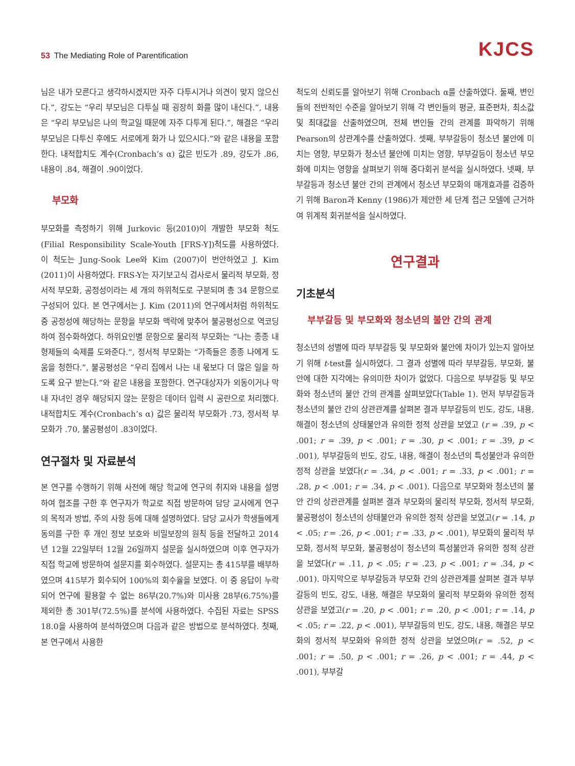53 The Mediating Role of Parentification
KJCS
님은 내가 모른다고 생각하시겠지만 자주 다투시거나 의견이 맞지 않으신다.”, 강도는 “우리 부모님은 다투실 때 굉장히 화를 많이 내신다.”, 내용은 “우리 부모님은 나의 학교일 때문에 자주 다투게 된다.”, 해결은 “우리 부모님은 다투신 후에도 서로에게 화가 나 있으시다.”와 같은 내용을 포함한다. 내적합치도 계수(Cronbach’s α) 값은 빈도가 .89, 강도가 .86, 내용이 .84, 해결이 .90이었다.
부모화
부모화를 측정하기 위해 Jurkovic 등(2010)이 개발한 부모화 척도(Filial Responsibility Scale-Youth [FRS-Y])척도를 사용하였다. 이 척도는 Jung-Sook Lee와 Kim (2007)이 번안하였고 J. Kim (2011)이 사용하였다. FRS-Y는 자기보고식 검사로서 물리적 부모화, 정서적 부모화, 공정성이라는 세 개의 하위척도로 구분되며 총 34 문항으로 구성되어 있다. 본 연구에서는 J. Kim (2011)의 연구에서처럼 하위척도 중 공정성에 해당하는 문항을 부모화 맥락에 맞추어 불공평성으로 역코딩하여 점수화하였다. 하위요인별 문항으로 물리적 부모화는 “나는 종종 내 형제들의 숙제를 도와준다.”, 정서적 부모화는 “가족들은 종종 나에게 도움을 청한다.”, 불공평성은 “우리 집에서 나는 내 몫보다 더 많은 일을 하도록 요구 받는다.”와 같은 내용을 포함한다. 연구대상자가 외동이거나 막내 자녀인 경우 해당되지 않는 문항은 데이터 입력 시 공란으로 처리했다. 내적합치도 계수(Cronbach’s α) 값은 물리적 부모화가 .73, 정서적 부모화가 .70, 불공평성이 .83이었다.
연구절차 및 자료분석
본 연구를 수행하기 위해 사전에 해당 학교에 연구의 취지와 내용을 설명하여 협조를 구한 후 연구자가 학교로 직접 방문하여 담당 교사에게 연구의 목적과 방법, 주의 사항 등에 대해 설명하였다. 담당 교사가 학생들에게 동의를 구한 후 개인 정보 보호와 비밀보장의 원칙 등을 전달하고 2014년 12월 22일부터 12월 26일까지 설문을 실시하였으며 이후 연구자가 직접 학교에 방문하여 설문지를 회수하였다. 설문지는 총 415부를 배부하였으며 415부가 회수되어 100%의 회수율을 보였다. 이 중 응답이 누락되어 연구에 활용할 수 없는 86부(20.7%)와 미사용 28부(6.75%)를 제외한 총 301부(72.5%)를 분석에 사용하였다. 수집된 자료는 SPSS 18.0을 사용하여 분석하였으며 다음과 같은 방법으로 분석하였다. 첫째, 본 연구에서 사용한
척도의 신뢰도를 알아보기 위해 Cronbach α를 산출하였다. 둘째, 변인들의 전반적인 수준을 알아보기 위해 각 변인들의 평균, 표준편차, 최소값 및 최대값을 산출하였으며, 전체 변인들 간의 관계를 파악하기 위해 Pearson의 상관계수를 산출하였다. 셋째, 부부갈등이 청소년 불안에 미치는 영향, 부모화가 청소년 불안에 미치는 영향, 부부갈등이 청소년 부모화에 미치는 영향을 살펴보기 위해 중다회귀 분석을 실시하였다. 넷째, 부부갈등과 청소년 불안 간의 관계에서 청소년 부모화의 매개효과를 검증하기 위해 Baron과 Kenny (1986)가 제안한 세 단계 접근 모델에 근거하여 위계적 회귀분석을 실시하였다.
연구결과
기초분석
부부갈등 및 부모화와 청소년의 불안 간의 관계
청소년의 성별에 따라 부부갈등 및 부모화와 불안에 차이가 있는지 알아보기 위해 t-test를 실시하였다. 그 결과 성별에 따라 부부갈등, 부모화, 불안에 대한 지각에는 유의미한 차이가 없었다. 다음으로 부부갈등 및 부모화와 청소년의 불안 간의 관계를 살펴보았다(Table 1). 먼저 부부갈등과 청소년의 불안 간의 상관관계를 살펴본 결과 부부갈등의 빈도, 강도, 내용, 해결이 청소년의 상태불안과 유의한 정적 상관을 보였고 (r = .39, p < .001; r = .39, p < .001; r = .30, p < .001; r = .39, p < .001), 부부갈등의 빈도, 강도, 내용, 해결이 청소년의 특성불안과 유의한 정적 상관을 보였다(r = .34, p < .001; r = .33, p < .001; r = .28, p < .001; r = .34, p < .001). 다음으로 부모화와 청소년의 불안 간의 상관관계를 살펴본 결과 부모화의 물리적 부모화, 정서적 부모화, 불공평성이 청소년의 상태불안과 유의한 정적 상관을 보였고(r = .14, p < .05; r = .26, p < .001; r = .33, p < .001), 부모화의 물리적 부모화, 정서적 부모화, 불공평성이 청소년의 특성불안과 유의한 정적 상관을 보였다(r = .11, p < .05; r = .23, p < .001; r = .34, p < .001). 마지막으로 부부갈등과 부모화 간의 상관관계를 살펴본 결과 부부갈등의 빈도, 강도, 내용, 해결은 부모화의 물리적 부모화와 유의한 정적 상관을 보였고(r = .20, p < .001; r = .20, p < .001; r = .14, p < .05; r = .22, p < .001), 부부갈등의 빈도, 강도, 내용, 해결은 부모화의 정서적 부모화와 유의한 정적 상관을 보였으며(r = .52, p < .001; r = .50, p < .001; r = .26, p < .001; r = .44, p < .001), 부부갈